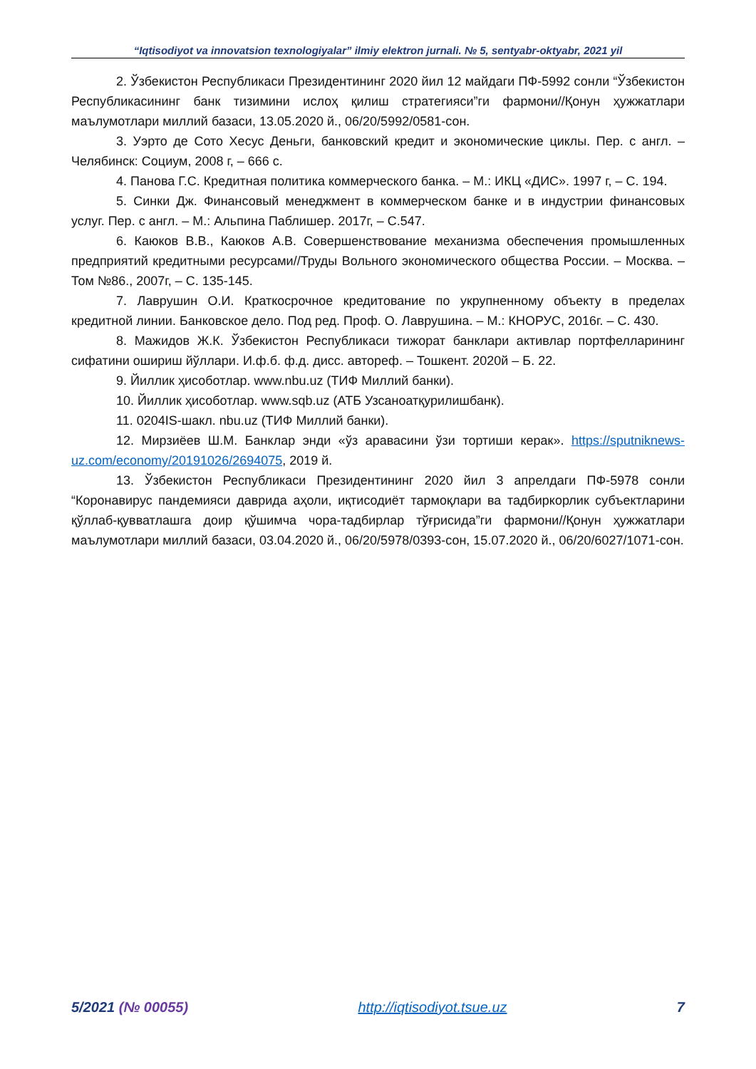“Iqtisodiyot va innovatsion texnologiyalar” ilmiy elektron jurnali. № 5, sentyabr-oktyabr, 2021 yil
2. Ўзбекистон Республикаси Президентининг 2020 йил 12 майдаги ПФ-5992 сонли “Ўзбекистон Республикасининг банк тизимини ислоҳ қилиш стратегияси”ги фармони//Қонун ҳужжатлари маълумотлари миллий базаси, 13.05.2020 й., 06/20/5992/0581-сон.
3. Уэрто де Сото Хесус Деньги, банковский кредит и экономические циклы. Пер. с англ. – Челябинск: Социум, 2008 г, – 666 с.
4. Панова Г.С. Кредитная политика коммерческого банка. – М.: ИКЦ «ДИС». 1997 г, – С. 194.
5. Синки Дж. Финансовый менеджмент в коммерческом банке и в индустрии финансовых услуг. Пер. с англ. – М.: Альпина Паблишер. 2017г, – С.547.
6. Каюков В.В., Каюков А.В. Совершенствование механизма обеспечения промышленных предприятий кредитными ресурсами//Труды Вольного экономического общества России. – Москва. – Том №86., 2007г, – С. 135-145.
7. Лаврушин О.И. Краткосрочное кредитование по укрупненному объекту в пределах кредитной линии. Банковское дело. Под ред. Проф. О. Лаврушина. – М.: КНОРУС, 2016г. – С. 430.
8. Мажидов Ж.К. Ўзбекистон Республикаси тижорат банклари активлар портфелларининг сифатини ошириш йўллари. И.ф.б. ф.д. дисс. автореф. – Тошкент. 2020й – Б. 22.
9. Йиллик ҳисоботлар. www.nbu.uz (ТИФ Миллий банки).
10. Йиллик ҳисоботлар. www.sqb.uz (АТБ Узсаноатқурилишбанк).
11. 0204IS-шакл. nbu.uz (ТИФ Миллий банки).
12. Мирзиёев Ш.М. Банклар энди «ўз аравасини ўзи тортиши керак». https://sputniknews-uz.com/economy/20191026/2694075, 2019 й.
13. Ўзбекистон Республикаси Президентининг 2020 йил 3 апрелдаги ПФ-5978 сонли “Коронавирус пандемияси даврида аҳоли, иқтисодиёт тармоқлари ва тадбиркорлик субъектларини қўллаб-қувватлашга доир қўшимча чора-тадбирлар тўғрисида”ги фармони//Қонун ҳужжатлари маълумотлари миллий базаси, 03.04.2020 й., 06/20/5978/0393-сон, 15.07.2020 й., 06/20/6027/1071-сон.
5/2021 (№ 00055) http://iqtisodiyot.tsue.uz 7